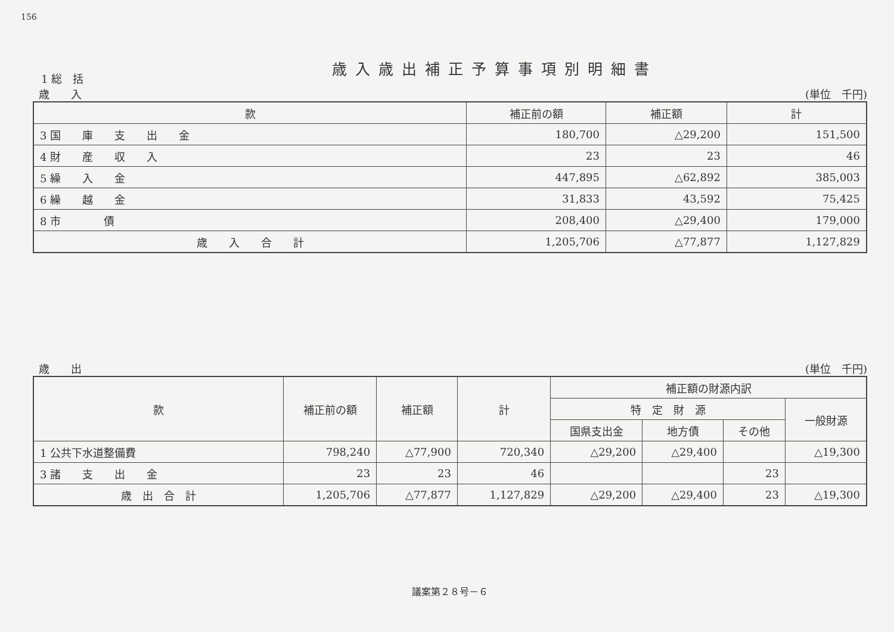156
歳入歳出補正予算事項別明細書
1 総　括
歳　　入 (単位　千円)
| 款 | 補正前の額 | 補正額 | 計 |
| --- | --- | --- | --- |
| 3 国 庫 支 出 金 | 180,700 | △29,200 | 151,500 |
| 4 財 産 収 入 | 23 | 23 | 46 |
| 5 繰 入 金 | 447,895 | △62,892 | 385,003 |
| 6 繰 越 金 | 31,833 | 43,592 | 75,425 |
| 8 市 債 | 208,400 | △29,400 | 179,000 |
| 歳 入 合 計 | 1,205,706 | △77,877 | 1,127,829 |
歳　　出 (単位　千円)
| 款 | 補正前の額 | 補正額 | 計 | 補正額の財源内訳 | | | |
| --- | --- | --- | --- | --- | --- | --- | --- |
| | | | | 特 定 財 源 | | | 一般財源 |
| | | | | 国県支出金 | 地方債 | その他 | |
| 1 公共下水道整備費 | 798,240 | △77,900 | 720,340 | △29,200 | △29,400 | | △19,300 |
| 3 諸 支 出 金 | 23 | 23 | 46 | | | 23 | |
| 歳 出 合 計 | 1,205,706 | △77,877 | 1,127,829 | △29,200 | △29,400 | 23 | △19,300 |
議案第２８号－６